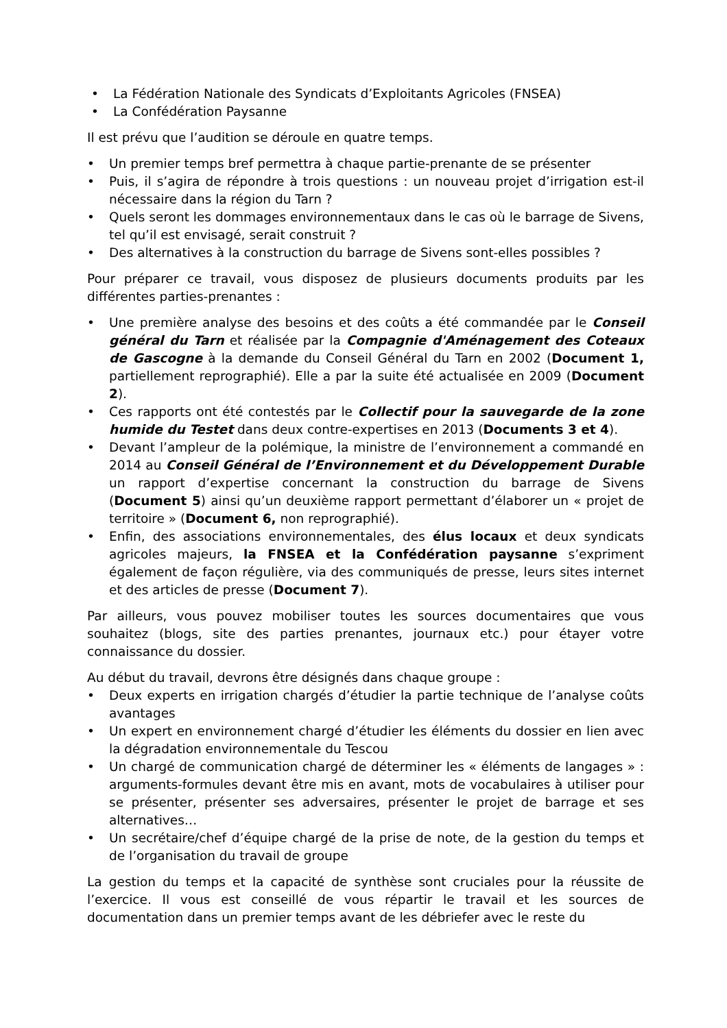• La Fédération Nationale des Syndicats d’Exploitants Agricoles (FNSEA)
• La Confédération Paysanne
Il est prévu que l’audition se déroule en quatre temps.
• Un premier temps bref permettra à chaque partie-prenante de se présenter
• Puis, il s’agira de répondre à trois questions : un nouveau projet d’irrigation est-il nécessaire dans la région du Tarn ?
• Quels seront les dommages environnementaux dans le cas où le barrage de Sivens, tel qu’il est envisagé, serait construit ?
• Des alternatives à la construction du barrage de Sivens sont-elles possibles ?
Pour préparer ce travail, vous disposez de plusieurs documents produits par les différentes parties-prenantes :
• Une première analyse des besoins et des coûts a été commandée par le Conseil général du Tarn et réalisée par la Compagnie d'Aménagement des Coteaux de Gascogne à la demande du Conseil Général du Tarn en 2002 (Document 1, partiellement reprographié). Elle a par la suite été actualisée en 2009 (Document 2).
• Ces rapports ont été contestés par le Collectif pour la sauvegarde de la zone humide du Testet dans deux contre-expertises en 2013 (Documents 3 et 4).
• Devant l’ampleur de la polémique, la ministre de l’environnement a commandé en 2014 au Conseil Général de l’Environnement et du Développement Durable un rapport d’expertise concernant la construction du barrage de Sivens (Document 5) ainsi qu’un deuxième rapport permettant d’élaborer un « projet de territoire » (Document 6, non reprographié).
• Enfin, des associations environnementales, des élus locaux et deux syndicats agricoles majeurs, la FNSEA et la Confédération paysanne s’expriment également de façon régulière, via des communiqués de presse, leurs sites internet et des articles de presse (Document 7).
Par ailleurs, vous pouvez mobiliser toutes les sources documentaires que vous souhaitez (blogs, site des parties prenantes, journaux etc.) pour étayer votre connaissance du dossier.
Au début du travail, devrons être désignés dans chaque groupe :
• Deux experts en irrigation chargés d’étudier la partie technique de l’analyse coûts avantages
• Un expert en environnement chargé d’étudier les éléments du dossier en lien avec la dégradation environnementale du Tescou
• Un chargé de communication chargé de déterminer les « éléments de langages » : arguments-formules devant être mis en avant, mots de vocabulaires à utiliser pour se présenter, présenter ses adversaires, présenter le projet de barrage et ses alternatives…
• Un secrétaire/chef d’équipe chargé de la prise de note, de la gestion du temps et de l’organisation du travail de groupe
La gestion du temps et la capacité de synthèse sont cruciales pour la réussite de l’exercice. Il vous est conseillé de vous répartir le travail et les sources de documentation dans un premier temps avant de les débriefer avec le reste du